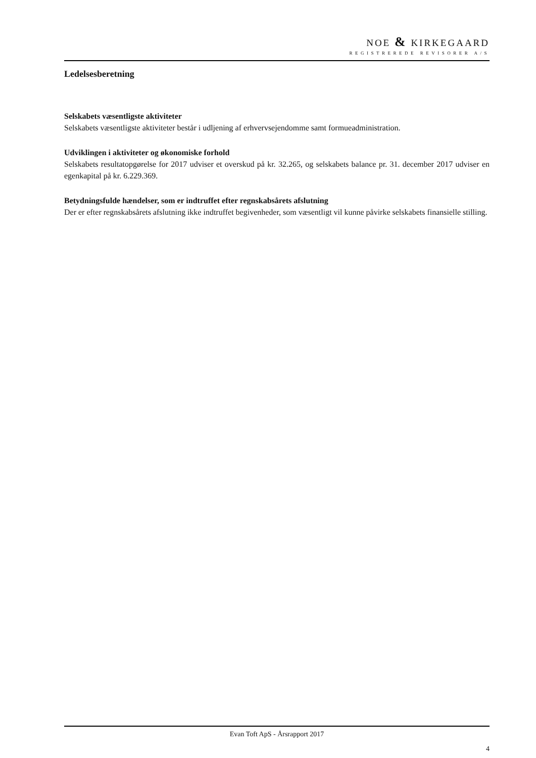NOE & KIRKEGAARD
REGISTREREDE REVISORER A/S
Ledelsesberetning
Selskabets væsentligste aktiviteter
Selskabets væsentligste aktiviteter består i udljening af erhvervsejendomme samt formueadministration.
Udviklingen i aktiviteter og økonomiske forhold
Selskabets resultatopgørelse for 2017 udviser et overskud på kr. 32.265, og selskabets balance pr. 31. december 2017 udviser en egenkapital på kr. 6.229.369.
Betydningsfulde hændelser, som er indtruffet efter regnskabsårets afslutning
Der er efter regnskabsårets afslutning ikke indtruffet begivenheder, som væsentligt vil kunne påvirke selskabets finan­sielle stilling.
Evan Toft ApS - Årsrapport 2017
4